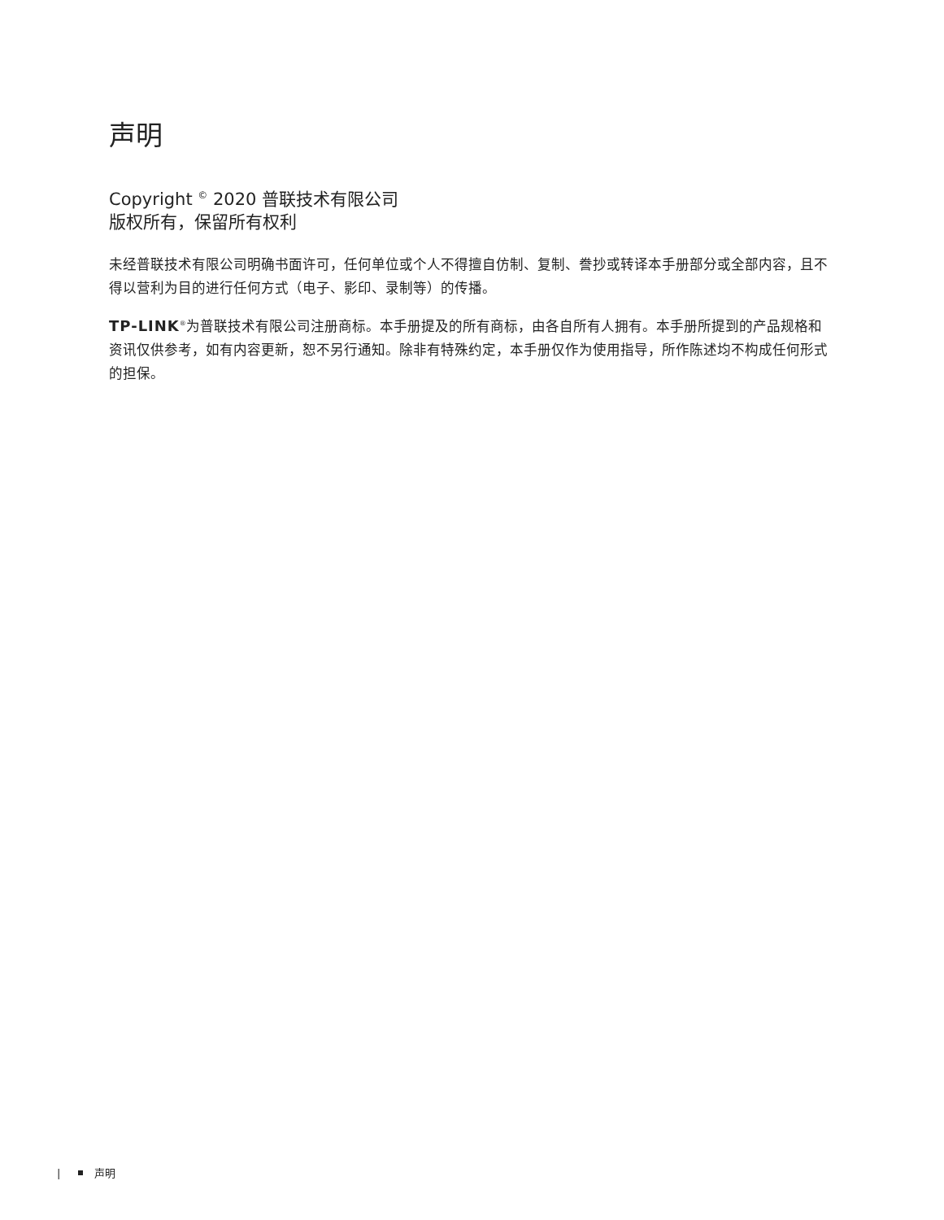声明
Copyright <sup>©</sup> 2020 普联技术有限公司
版权所有，保留所有权利
未经普联技术有限公司明确书面许可，任何单位或个人不得擅自仿制、复制、誊抄或转译本手册部分或全部内容，且不得以营利为目的进行任何方式（电子、影印、录制等）的传播。
TP-LINK<sup>®</sup>为普联技术有限公司注册商标。本手册提及的所有商标，由各自所有人拥有。本手册所提到的产品规格和资讯仅供参考，如有内容更新，恕不另行通知。除非有特殊约定，本手册仅作为使用指导，所作陈述均不构成任何形式的担保。
| 声明